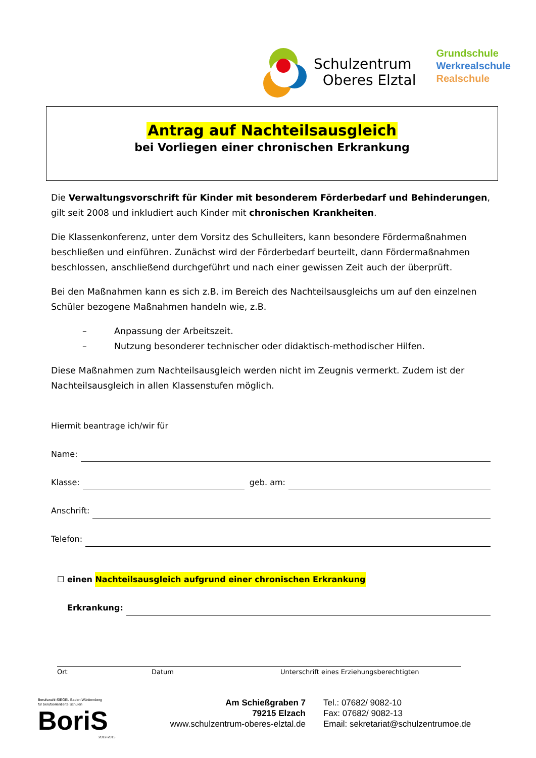Schulzentrum
Oberes Elztal
Grundschule
Werkrealschule
Realschule
Antrag auf Nachteilsausgleich
bei Vorliegen einer chronischen Erkrankung
Die Verwaltungsvorschrift für Kinder mit besonderem Förderbedarf und Behinderungen, gilt seit 2008 und inkludiert auch Kinder mit chronischen Krankheiten.
Die Klassenkonferenz, unter dem Vorsitz des Schulleiters, kann besondere Fördermaßnahmen beschließen und einführen. Zunächst wird der Förderbedarf beurteilt, dann Fördermaßnahmen beschlossen, anschließend durchgeführt und nach einer gewissen Zeit auch der überprüft.
Bei den Maßnahmen kann es sich z.B. im Bereich des Nachteilsausgleichs um auf den einzelnen Schüler bezogene Maßnahmen handeln wie, z.B.
– Anpassung der Arbeitszeit.
– Nutzung besonderer technischer oder didaktisch-methodischer Hilfen.
Diese Maßnahmen zum Nachteilsausgleich werden nicht im Zeugnis vermerkt. Zudem ist der Nachteilsausgleich in allen Klassenstufen möglich.
Hiermit beantrage ich/wir für
Name:
Klasse:
geb. am:
Anschrift:
Telefon:
☐ einen Nachteilsausgleich aufgrund einer chronischen Erkrankung
Erkrankung:
Ort Datum Unterschrift eines Erziehungsberechtigten
Berufswahl-SIEGEL Baden-Württemberg
für berufsorientierte Schulen
BoriS
2012-2015
Am Schießgraben 7
79215 Elzach
www.schulzentrum-oberes-elztal.de
Tel.: 07682/ 9082-10
Fax: 07682/ 9082-13
Email: sekretariat@schulzentrumoe.de